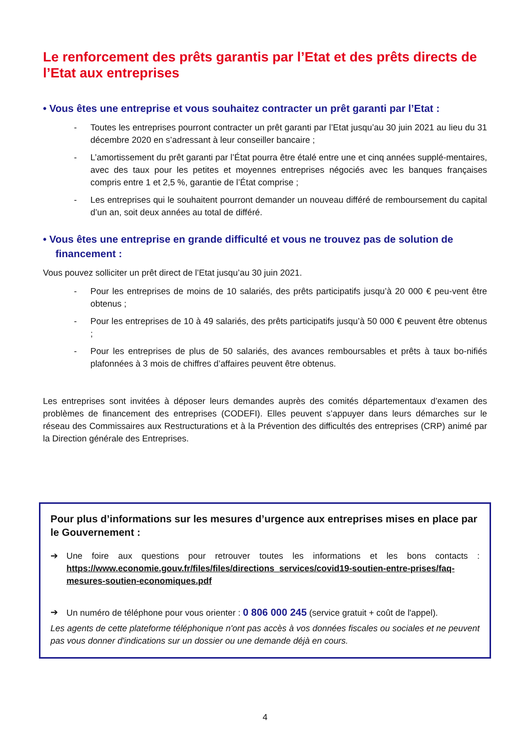Le renforcement des prêts garantis par l’Etat et des prêts directs de l’Etat aux entreprises
• Vous êtes une entreprise et vous souhaitez contracter un prêt garanti par l’Etat :
- Toutes les entreprises pourront contracter un prêt garanti par l’Etat jusqu’au 30 juin 2021 au lieu du 31 décembre 2020 en s’adressant à leur conseiller bancaire ;
- L’amortissement du prêt garanti par l’État pourra être étalé entre une et cinq années supplé-mentaires, avec des taux pour les petites et moyennes entreprises négociés avec les banques françaises compris entre 1 et 2,5 %, garantie de l’État comprise ;
- Les entreprises qui le souhaitent pourront demander un nouveau différé de remboursement du capital d’un an, soit deux années au total de différé.
• Vous êtes une entreprise en grande difficulté et vous ne trouvez pas de solution de financement :
Vous pouvez solliciter un prêt direct de l’Etat jusqu’au 30 juin 2021.
- Pour les entreprises de moins de 10 salariés, des prêts participatifs jusqu’à 20 000 € peu-vent être obtenus ;
- Pour les entreprises de 10 à 49 salariés, des prêts participatifs jusqu’à 50 000 € peuvent être obtenus ;
- Pour les entreprises de plus de 50 salariés, des avances remboursables et prêts à taux bo-nifiés plafonnées à 3 mois de chiffres d’affaires peuvent être obtenus.
Les entreprises sont invitées à déposer leurs demandes auprès des comités départementaux d’examen des problèmes de financement des entreprises (CODEFI). Elles peuvent s’appuyer dans leurs démarches sur le réseau des Commissaires aux Restructurations et à la Prévention des difficultés des entreprises (CRP) animé par la Direction générale des Entreprises.
Pour plus d’informations sur les mesures d’urgence aux entreprises mises en place par le Gouvernement :
➔ Une foire aux questions pour retrouver toutes les informations et les bons contacts : https://www.economie.gouv.fr/files/files/directions_services/covid19-soutien-entre-prises/faq-mesures-soutien-economiques.pdf
➔ Un numéro de téléphone pour vous orienter : 0 806 000 245 (service gratuit + coût de l'appel).
Les agents de cette plateforme téléphonique n'ont pas accès à vos données fiscales ou sociales et ne peuvent pas vous donner d'indications sur un dossier ou une demande déjà en cours.
4